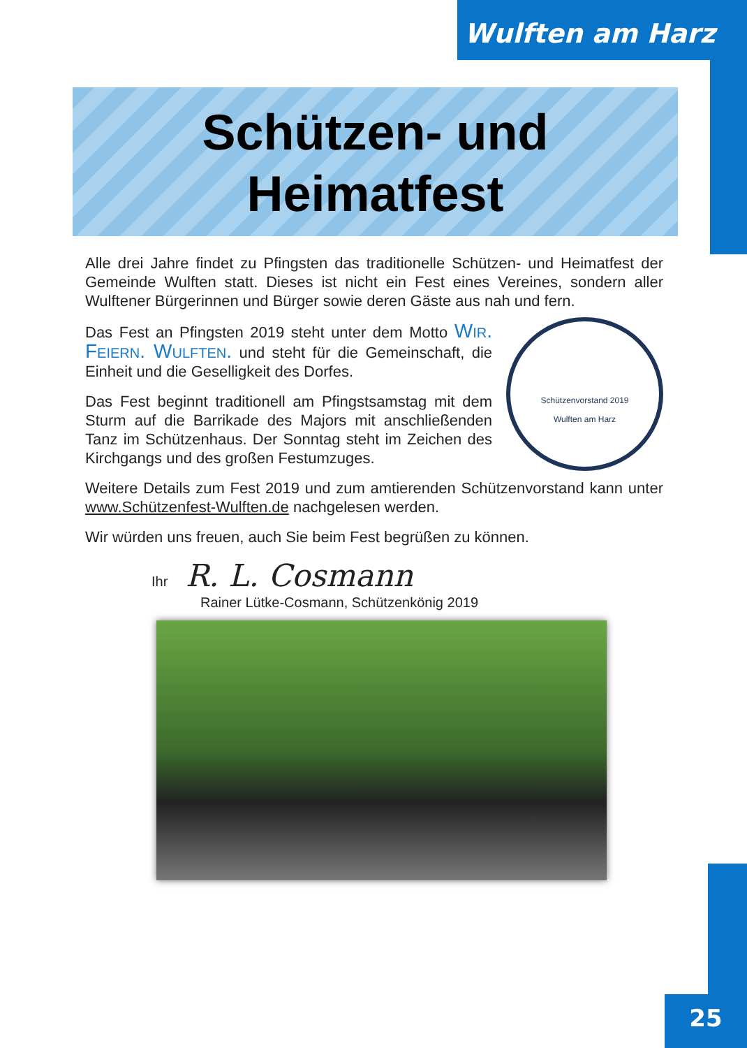Wulften am Harz
Schützen- und
Heimatfest
Alle drei Jahre findet zu Pfingsten das traditionelle Schützen- und Heimatfest der Gemeinde Wulften statt. Dieses ist nicht ein Fest eines Vereines, sondern aller Wulftener Bürgerinnen und Bürger sowie deren Gäste aus nah und fern.
Schützenvorstand 2019
Wulften am Harz
Das Fest an Pfingsten 2019 steht unter dem Motto Wir. Feiern. Wulften. und steht für die Gemeinschaft, die Einheit und die Geselligkeit des Dorfes.
Das Fest beginnt traditionell am Pfingstsamstag mit dem Sturm auf die Barrikade des Majors mit anschließenden Tanz im Schützenhaus. Der Sonntag steht im Zeichen des Kirchgangs und des großen Festumzuges.
Weitere Details zum Fest 2019 und zum amtierenden Schützenvorstand kann unter www.Schützenfest-Wulften.de nachgelesen werden.
Wir würden uns freuen, auch Sie beim Fest begrüßen zu können.
Ihr R. L. Cosmann
Rainer Lütke-Cosmann, Schützenkönig 2019
25